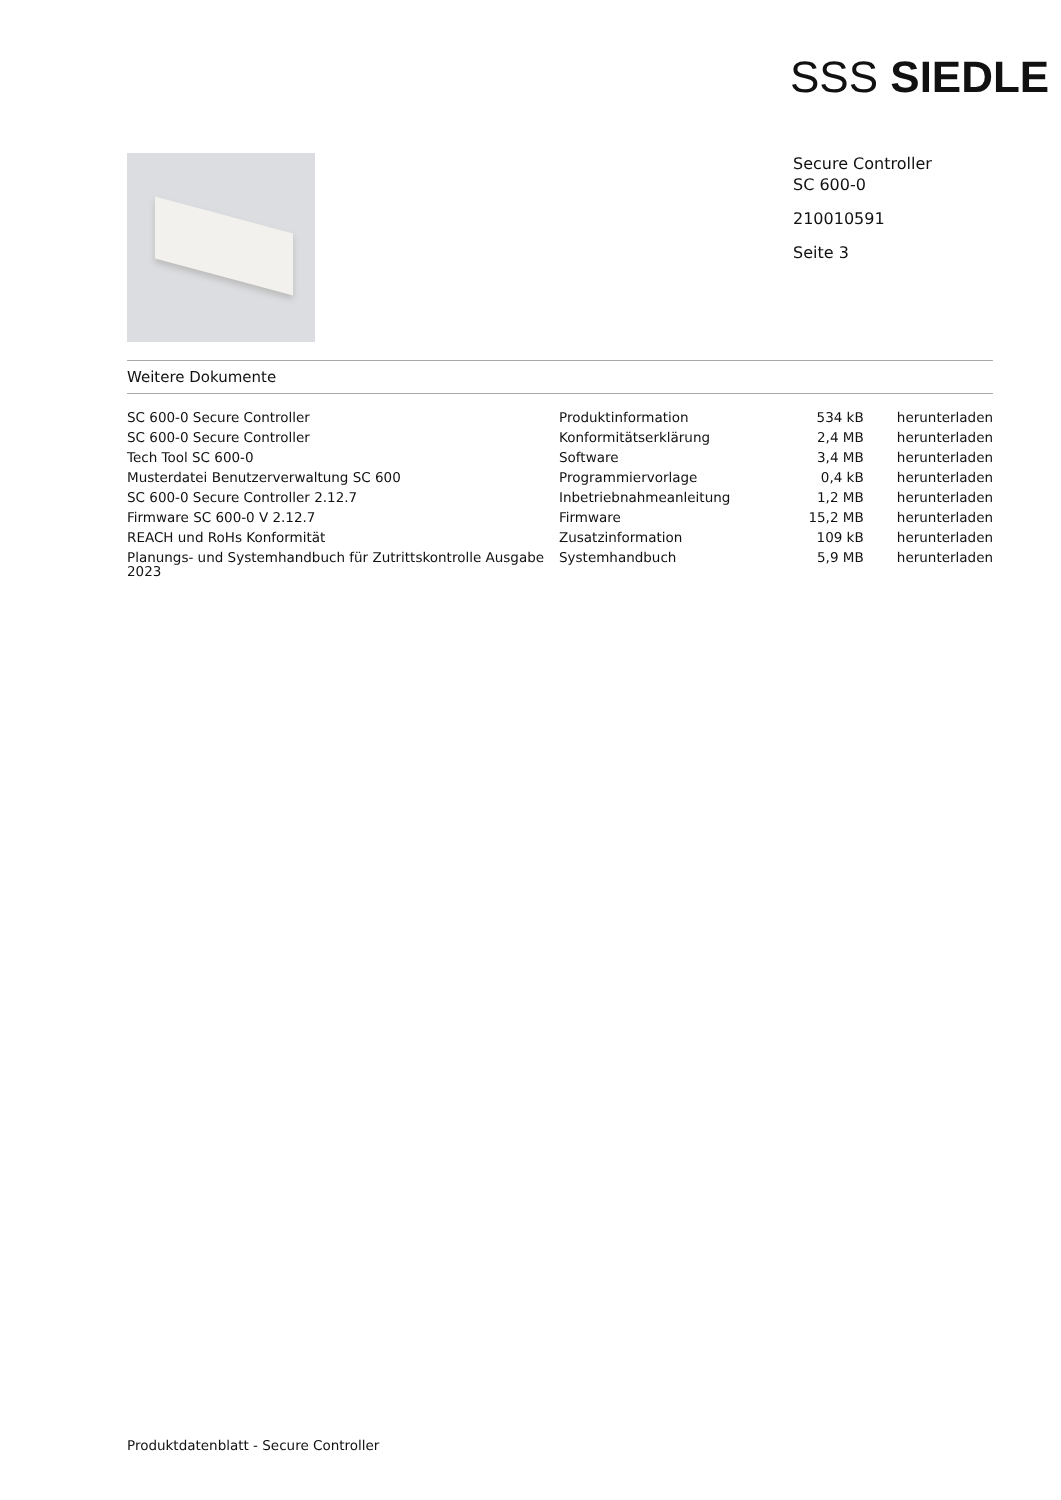SSS SIEDLE
Secure Controller
SC 600-0
210010591
Seite 3
Weitere Dokumente
| SC 600-0 Secure Controller | Produktinformation | 534 kB | herunterladen |
| SC 600-0 Secure Controller | Konformitätserklärung | 2,4 MB | herunterladen |
| Tech Tool SC 600-0 | Software | 3,4 MB | herunterladen |
| Musterdatei Benutzerverwaltung SC 600 | Programmiervorlage | 0,4 kB | herunterladen |
| SC 600-0 Secure Controller 2.12.7 | Inbetriebnahmeanleitung | 1,2 MB | herunterladen |
| Firmware SC 600-0 V 2.12.7 | Firmware | 15,2 MB | herunterladen |
| REACH und RoHs Konformität | Zusatzinformation | 109 kB | herunterladen |
| Planungs- und Systemhandbuch für Zutrittskontrolle Ausgabe 2023 | Systemhandbuch | 5,9 MB | herunterladen |
Produktdatenblatt - Secure Controller